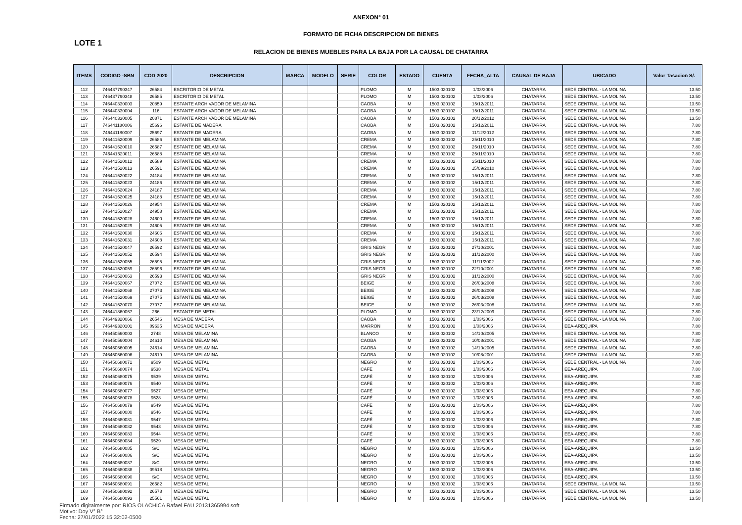ANEXON° 01
FORMATO DE FICHA DESCRIPCION DE BIENES
LOTE 1
RELACION DE BIENES MUEBLES PARA LA BAJA POR LA CAUSAL DE CHATARRA
| ITEMS | CODIGO -SBN | COD 2020 | DESCRIPCION | MARCA | MODELO | SERIE | COLOR | ESTADO | CUENTA | FECHA_ALTA | CAUSAL DE BAJA | UBICADO | Valor Tasacion S/. |
| --- | --- | --- | --- | --- | --- | --- | --- | --- | --- | --- | --- | --- | --- |
| 112 | 746437790347 | 26584 | ESCRITORIO DE METAL | | | | PLOMO | M | 1503.020102 | 1/03/2006 | CHATARRA | SEDE CENTRAL - LA MOLINA | 13.50 |
| 113 | 746437790348 | 26585 | ESCRITORIO DE METAL | | | | PLOMO | M | 1503.020102 | 1/03/2006 | CHATARRA | SEDE CENTRAL - LA MOLINA | 13.50 |
| 114 | 746440330003 | 20859 | ESTANTE ARCHIVADOR DE MELAMINA | | | | CAOBA | M | 1503.020102 | 15/12/2011 | CHATARRA | SEDE CENTRAL - LA MOLINA | 13.50 |
| 115 | 746440330004 | 116 | ESTANTE ARCHIVADOR DE MELAMINA | | | | CAOBA | M | 1503.020102 | 15/12/2011 | CHATARRA | SEDE CENTRAL - LA MOLINA | 13.50 |
| 116 | 746440330005 | 20871 | ESTANTE ARCHIVADOR DE MELAMINA | | | | CAOBA | M | 1503.020102 | 20/12/2012 | CHATARRA | SEDE CENTRAL - LA MOLINA | 13.50 |
| 117 | 746441180006 | 25696 | ESTANTE DE MADERA | | | | CAOBA | M | 1503.020102 | 15/12/2011 | CHATARRA | SEDE CENTRAL - LA MOLINA | 7.80 |
| 118 | 746441180007 | 25697 | ESTANTE DE MADERA | | | | CAOBA | M | 1503.020102 | 11/12/2012 | CHATARRA | SEDE CENTRAL - LA MOLINA | 7.80 |
| 119 | 746441520009 | 26586 | ESTANTE DE MELAMINA | | | | CREMA | M | 1503.020102 | 25/11/2010 | CHATARRA | SEDE CENTRAL - LA MOLINA | 7.80 |
| 120 | 746441520010 | 26587 | ESTANTE DE MELAMINA | | | | CREMA | M | 1503.020102 | 25/11/2010 | CHATARRA | SEDE CENTRAL - LA MOLINA | 7.80 |
| 121 | 746441520011 | 26588 | ESTANTE DE MELAMINA | | | | CREMA | M | 1503.020102 | 25/11/2010 | CHATARRA | SEDE CENTRAL - LA MOLINA | 7.80 |
| 122 | 746441520012 | 26589 | ESTANTE DE MELAMINA | | | | CREMA | M | 1503.020102 | 25/11/2010 | CHATARRA | SEDE CENTRAL - LA MOLINA | 7.80 |
| 123 | 746441520013 | 26591 | ESTANTE DE MELAMINA | | | | CREMA | M | 1503.020102 | 15/09/2010 | CHATARRA | SEDE CENTRAL - LA MOLINA | 7.80 |
| 124 | 746441520022 | 24184 | ESTANTE DE MELAMINA | | | | CREMA | M | 1503.020102 | 15/12/2011 | CHATARRA | SEDE CENTRAL - LA MOLINA | 7.80 |
| 125 | 746441520023 | 24186 | ESTANTE DE MELAMINA | | | | CREMA | M | 1503.020102 | 15/12/2011 | CHATARRA | SEDE CENTRAL - LA MOLINA | 7.80 |
| 126 | 746441520024 | 24187 | ESTANTE DE MELAMINA | | | | CREMA | M | 1503.020102 | 15/12/2011 | CHATARRA | SEDE CENTRAL - LA MOLINA | 7.80 |
| 127 | 746441520025 | 24188 | ESTANTE DE MELAMINA | | | | CREMA | M | 1503.020102 | 15/12/2011 | CHATARRA | SEDE CENTRAL - LA MOLINA | 7.80 |
| 128 | 746441520026 | 24954 | ESTANTE DE MELAMINA | | | | CREMA | M | 1503.020102 | 15/12/2011 | CHATARRA | SEDE CENTRAL - LA MOLINA | 7.80 |
| 129 | 746441520027 | 24958 | ESTANTE DE MELAMINA | | | | CREMA | M | 1503.020102 | 15/12/2011 | CHATARRA | SEDE CENTRAL - LA MOLINA | 7.80 |
| 130 | 746441520028 | 24600 | ESTANTE DE MELAMINA | | | | CREMA | M | 1503.020102 | 15/12/2011 | CHATARRA | SEDE CENTRAL - LA MOLINA | 7.80 |
| 131 | 746441520029 | 24605 | ESTANTE DE MELAMINA | | | | CREMA | M | 1503.020102 | 15/12/2011 | CHATARRA | SEDE CENTRAL - LA MOLINA | 7.80 |
| 132 | 746441520030 | 24606 | ESTANTE DE MELAMINA | | | | CREMA | M | 1503.020102 | 15/12/2011 | CHATARRA | SEDE CENTRAL - LA MOLINA | 7.80 |
| 133 | 746441520031 | 24608 | ESTANTE DE MELAMINA | | | | CREMA | M | 1503.020102 | 15/12/2011 | CHATARRA | SEDE CENTRAL - LA MOLINA | 7.80 |
| 134 | 746441520047 | 26592 | ESTANTE DE MELAMINA | | | | GRIS NEGR | M | 1503.020102 | 27/10/2001 | CHATARRA | SEDE CENTRAL - LA MOLINA | 7.80 |
| 135 | 746441520052 | 26594 | ESTANTE DE MELAMINA | | | | GRIS NEGR | M | 1503.020102 | 31/12/2000 | CHATARRA | SEDE CENTRAL - LA MOLINA | 7.80 |
| 136 | 746441520055 | 26595 | ESTANTE DE MELAMINA | | | | GRIS NEGR | M | 1503.020102 | 11/11/2002 | CHATARRA | SEDE CENTRAL - LA MOLINA | 7.80 |
| 137 | 746441520059 | 26596 | ESTANTE DE MELAMINA | | | | GRIS NEGR | M | 1503.020102 | 22/10/2001 | CHATARRA | SEDE CENTRAL - LA MOLINA | 7.80 |
| 138 | 746441520063 | 26593 | ESTANTE DE MELAMINA | | | | GRIS NEGR | M | 1503.020102 | 31/12/2000 | CHATARRA | SEDE CENTRAL - LA MOLINA | 7.80 |
| 139 | 746441520067 | 27072 | ESTANTE DE MELAMINA | | | | BEIGE | M | 1503.020102 | 26/03/2008 | CHATARRA | SEDE CENTRAL - LA MOLINA | 7.80 |
| 140 | 746441520068 | 27073 | ESTANTE DE MELAMINA | | | | BEIGE | M | 1503.020102 | 26/03/2008 | CHATARRA | SEDE CENTRAL - LA MOLINA | 7.80 |
| 141 | 746441520069 | 27075 | ESTANTE DE MELAMINA | | | | BEIGE | M | 1503.020102 | 26/03/2008 | CHATARRA | SEDE CENTRAL - LA MOLINA | 7.80 |
| 142 | 746441520070 | 27077 | ESTANTE DE MELAMINA | | | | BEIGE | M | 1503.020102 | 26/03/2008 | CHATARRA | SEDE CENTRAL - LA MOLINA | 7.80 |
| 143 | 746441860067 | 266 | ESTANTE DE METAL | | | | PLOMO | M | 1503.020102 | 23/12/2009 | CHATARRA | SEDE CENTRAL - LA MOLINA | 7.80 |
| 144 | 746449320066 | 26546 | MESA DE MADERA | | | | CAOBA | M | 1503.020102 | 1/03/2006 | CHATARRA | SEDE CENTRAL - LA MOLINA | 7.80 |
| 145 | 746449320101 | 09635 | MESA DE MADERA | | | | MARRON | M | 1503.020102 | 1/03/2006 | CHATARRA | EEA-AREQUIPA | 7.80 |
| 146 | 746450560003 | 2748 | MESA DE MELAMINA | | | | BLANCO | M | 1503.020102 | 14/10/2005 | CHATARRA | SEDE CENTRAL - LA MOLINA | 7.80 |
| 147 | 746450560004 | 24610 | MESA DE MELAMINA | | | | CAOBA | M | 1503.020102 | 10/08/2001 | CHATARRA | SEDE CENTRAL - LA MOLINA | 7.80 |
| 148 | 746450560005 | 24614 | MESA DE MELAMINA | | | | CAOBA | M | 1503.020102 | 14/10/2005 | CHATARRA | SEDE CENTRAL - LA MOLINA | 7.80 |
| 149 | 746450560006 | 24619 | MESA DE MELAMINA | | | | CAOBA | M | 1503.020102 | 10/08/2001 | CHATARRA | SEDE CENTRAL - LA MOLINA | 7.80 |
| 150 | 746450680071 | 9509 | MESA DE METAL | | | | NEGRO | M | 1503.020102 | 1/03/2006 | CHATARRA | SEDE CENTRAL - LA MOLINA | 7.80 |
| 151 | 746450680074 | 9538 | MESA DE METAL | | | | CAFÉ | M | 1503.020102 | 1/03/2006 | CHATARRA | EEA-AREQUIPA | 7.80 |
| 152 | 746450680075 | 9539 | MESA DE METAL | | | | CAFÉ | M | 1503.020102 | 1/03/2006 | CHATARRA | EEA-AREQUIPA | 7.80 |
| 153 | 746450680076 | 9540 | MESA DE METAL | | | | CAFÉ | M | 1503.020102 | 1/03/2006 | CHATARRA | EEA-AREQUIPA | 7.80 |
| 154 | 746450680077 | 9527 | MESA DE METAL | | | | CAFÉ | M | 1503.020102 | 1/03/2006 | CHATARRA | EEA-AREQUIPA | 7.80 |
| 155 | 746450680078 | 9528 | MESA DE METAL | | | | CAFÉ | M | 1503.020102 | 1/03/2006 | CHATARRA | EEA-AREQUIPA | 7.80 |
| 156 | 746450680079 | 9549 | MESA DE METAL | | | | CAFÉ | M | 1503.020102 | 1/03/2006 | CHATARRA | EEA-AREQUIPA | 7.80 |
| 157 | 746450680080 | 9546 | MESA DE METAL | | | | CAFÉ | M | 1503.020102 | 1/03/2006 | CHATARRA | EEA-AREQUIPA | 7.80 |
| 158 | 746450680081 | 9547 | MESA DE METAL | | | | CAFÉ | M | 1503.020102 | 1/03/2006 | CHATARRA | EEA-AREQUIPA | 7.80 |
| 159 | 746450680082 | 9543 | MESA DE METAL | | | | CAFÉ | M | 1503.020102 | 1/03/2006 | CHATARRA | EEA-AREQUIPA | 7.80 |
| 160 | 746450680083 | 9544 | MESA DE METAL | | | | CAFÉ | M | 1503.020102 | 1/03/2006 | CHATARRA | EEA-AREQUIPA | 7.80 |
| 161 | 746450680084 | 9529 | MESA DE METAL | | | | CAFÉ | M | 1503.020102 | 1/03/2006 | CHATARRA | EEA-AREQUIPA | 7.80 |
| 162 | 746450680085 | S/C | MESA DE METAL | | | | NEGRO | M | 1503.020102 | 1/03/2006 | CHATARRA | EEA-AREQUIPA | 13.50 |
| 163 | 746450680086 | S/C | MESA DE METAL | | | | NEGRO | M | 1503.020102 | 1/03/2006 | CHATARRA | EEA-AREQUIPA | 13.50 |
| 164 | 746450680087 | S/C | MESA DE METAL | | | | NEGRO | M | 1503.020102 | 1/03/2006 | CHATARRA | EEA-AREQUIPA | 13.50 |
| 165 | 746450680088 | 09518 | MESA DE METAL | | | | NEGRO | M | 1503.020102 | 1/03/2006 | CHATARRA | EEA-AREQUIPA | 13.50 |
| 166 | 746450680090 | S/C | MESA DE METAL | | | | NEGRO | M | 1503.020102 | 1/03/2006 | CHATARRA | EEA-AREQUIPA | 13.50 |
| 167 | 746450680091 | 26582 | MESA DE METAL | | | | NEGRO | M | 1503.020102 | 1/03/2006 | CHATARRA | SEDE CENTRAL - LA MOLINA | 13.50 |
| 168 | 746450680092 | 26578 | MESA DE METAL | | | | NEGRO | M | 1503.020102 | 1/03/2006 | CHATARRA | SEDE CENTRAL - LA MOLINA | 13.50 |
| 169 | 746450680093 | 25561 | MESA DE METAL | | | | NEGRO | M | 1503.020102 | 1/03/2006 | CHATARRA | SEDE CENTRAL - LA MOLINA | 13.50 |
Firmado digitalmente por: RIOS OLACHICA Rafael FAU 20131365994 soft
Motivo: Doy V° B°
Fecha: 27/01/2022 15:32:02-0500